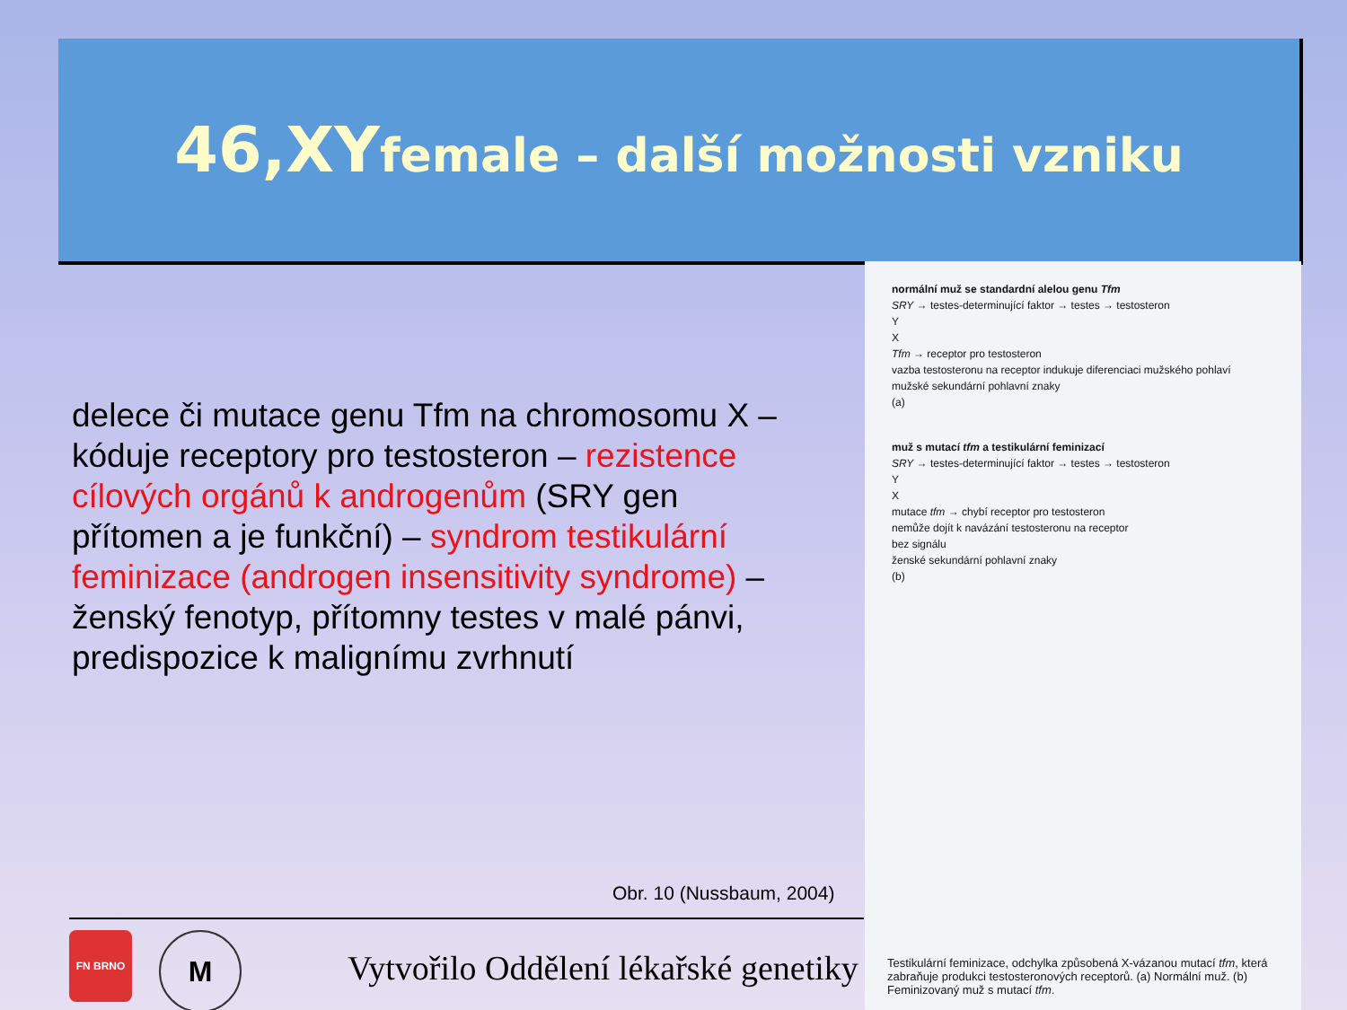46,XYfemale – další možnosti vzniku
delece či mutace genu Tfm na chromosomu X – kóduje receptory pro testosteron – rezistence cílových orgánů k androgenům (SRY gen přítomen a je funkční) – syndrom testikulární feminizace (androgen insensitivity syndrome) – ženský fenotyp, přítomny testes v malé pánvi, predispozice k malignímu zvrhnutí
Obr. 10 (Nussbaum, 2004)
FN BRNO
M
Vytvořilo Oddělení lékařské genetiky
normální muž se standardní alelou genu Tfm
SRY → testes-determinující faktor → testes → testosteron
Y
X
Tfm → receptor pro testosteron
vazba testosteronu na receptor indukuje diferenciaci mužského pohlaví
mužské sekundární pohlavní znaky
(a)
muž s mutací tfm a testikulární feminizací
SRY → testes-determinující faktor → testes → testosteron
Y
X
mutace tfm → chybí receptor pro testosteron
nemůže dojít k navázání testosteronu na receptor
bez signálu
ženské sekundární pohlavní znaky
(b)
Testikulární feminizace, odchylka způsobená X-vázanou mutací tfm, která zabraňuje produkci testosteronových receptorů. (a) Normální muž. (b) Feminizovaný muž s mutací tfm.